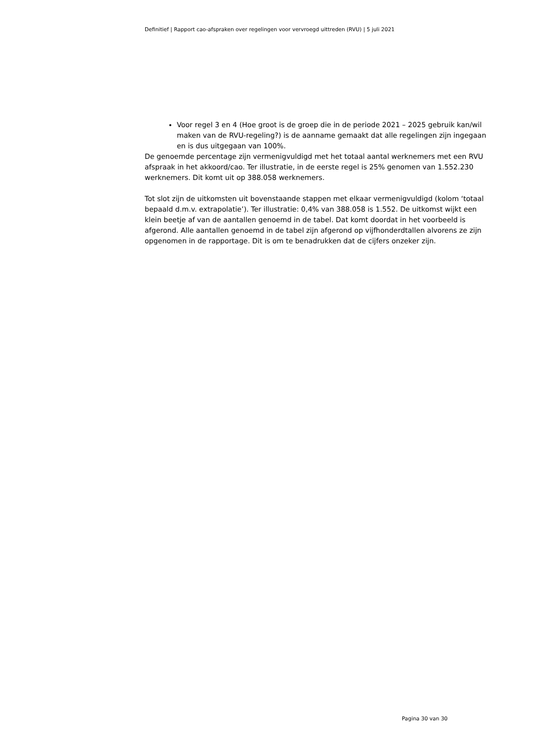Definitief | Rapport cao-afspraken over regelingen voor vervroegd uittreden (RVU) | 5 juli 2021
Voor regel 3 en 4 (Hoe groot is de groep die in de periode 2021 – 2025 gebruik kan/wil maken van de RVU-regeling?) is de aanname gemaakt dat alle regelingen zijn ingegaan en is dus uitgegaan van 100%.
De genoemde percentage zijn vermenigvuldigd met het totaal aantal werknemers met een RVU afspraak in het akkoord/cao. Ter illustratie, in de eerste regel is 25% genomen van 1.552.230 werknemers. Dit komt uit op 388.058 werknemers.
Tot slot zijn de uitkomsten uit bovenstaande stappen met elkaar vermenigvuldigd (kolom ‘totaal bepaald d.m.v. extrapolatie’). Ter illustratie: 0,4% van 388.058 is 1.552. De uitkomst wijkt een klein beetje af van de aantallen genoemd in de tabel. Dat komt doordat in het voorbeeld is afgerond. Alle aantallen genoemd in de tabel zijn afgerond op vijfhonderdtallen alvorens ze zijn opgenomen in de rapportage. Dit is om te benadrukken dat de cijfers onzeker zijn.
Pagina 30 van 30